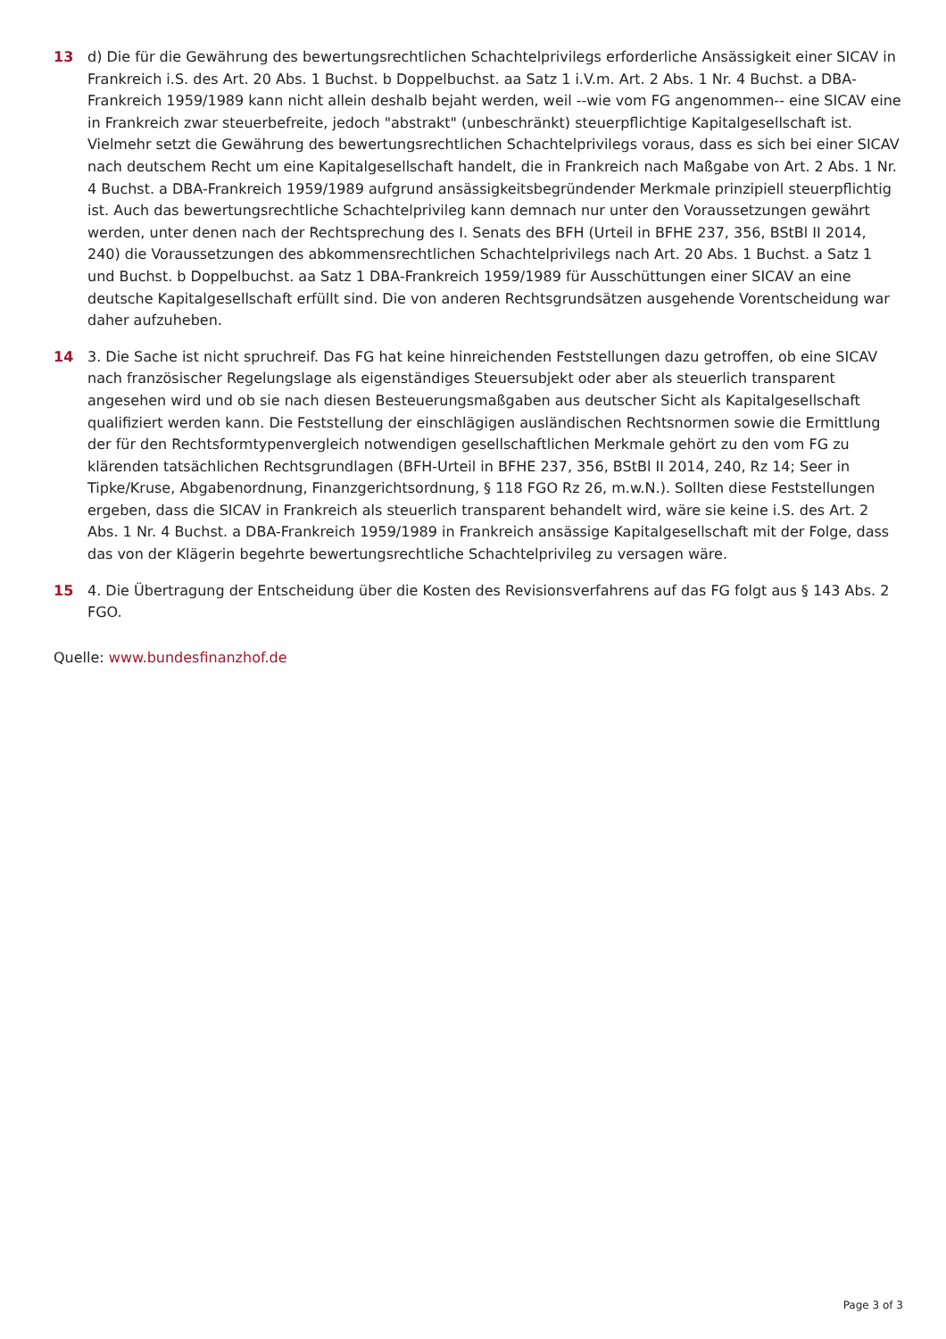13 d) Die für die Gewährung des bewertungsrechtlichen Schachtelprivilegs erforderliche Ansässigkeit einer SICAV in Frankreich i.S. des Art. 20 Abs. 1 Buchst. b Doppelbuchst. aa Satz 1 i.V.m. Art. 2 Abs. 1 Nr. 4 Buchst. a DBA-Frankreich 1959/1989 kann nicht allein deshalb bejaht werden, weil --wie vom FG angenommen-- eine SICAV eine in Frankreich zwar steuerbefreite, jedoch "abstrakt" (unbeschränkt) steuerpflichtige Kapitalgesellschaft ist. Vielmehr setzt die Gewährung des bewertungsrechtlichen Schachtelprivilegs voraus, dass es sich bei einer SICAV nach deutschem Recht um eine Kapitalgesellschaft handelt, die in Frankreich nach Maßgabe von Art. 2 Abs. 1 Nr. 4 Buchst. a DBA-Frankreich 1959/1989 aufgrund ansässigkeitsbegründender Merkmale prinzipiell steuerpflichtig ist. Auch das bewertungsrechtliche Schachtelprivileg kann demnach nur unter den Voraussetzungen gewährt werden, unter denen nach der Rechtsprechung des I. Senats des BFH (Urteil in BFHE 237, 356, BStBl II 2014, 240) die Voraussetzungen des abkommensrechtlichen Schachtelprivilegs nach Art. 20 Abs. 1 Buchst. a Satz 1 und Buchst. b Doppelbuchst. aa Satz 1 DBA-Frankreich 1959/1989 für Ausschüttungen einer SICAV an eine deutsche Kapitalgesellschaft erfüllt sind. Die von anderen Rechtsgrundsätzen ausgehende Vorentscheidung war daher aufzuheben.
14 3. Die Sache ist nicht spruchreif. Das FG hat keine hinreichenden Feststellungen dazu getroffen, ob eine SICAV nach französischer Regelungslage als eigenständiges Steuersubjekt oder aber als steuerlich transparent angesehen wird und ob sie nach diesen Besteuerungsmaßgaben aus deutscher Sicht als Kapitalgesellschaft qualifiziert werden kann. Die Feststellung der einschlägigen ausländischen Rechtsnormen sowie die Ermittlung der für den Rechtsformtypenvergleich notwendigen gesellschaftlichen Merkmale gehört zu den vom FG zu klärenden tatsächlichen Rechtsgrundlagen (BFH-Urteil in BFHE 237, 356, BStBl II 2014, 240, Rz 14; Seer in Tipke/Kruse, Abgabenordnung, Finanzgerichtsordnung, § 118 FGO Rz 26, m.w.N.). Sollten diese Feststellungen ergeben, dass die SICAV in Frankreich als steuerlich transparent behandelt wird, wäre sie keine i.S. des Art. 2 Abs. 1 Nr. 4 Buchst. a DBA-Frankreich 1959/1989 in Frankreich ansässige Kapitalgesellschaft mit der Folge, dass das von der Klägerin begehrte bewertungsrechtliche Schachtelprivileg zu versagen wäre.
15 4. Die Übertragung der Entscheidung über die Kosten des Revisionsverfahrens auf das FG folgt aus § 143 Abs. 2 FGO.
Quelle: www.bundesfinanzhof.de
Page 3 of 3